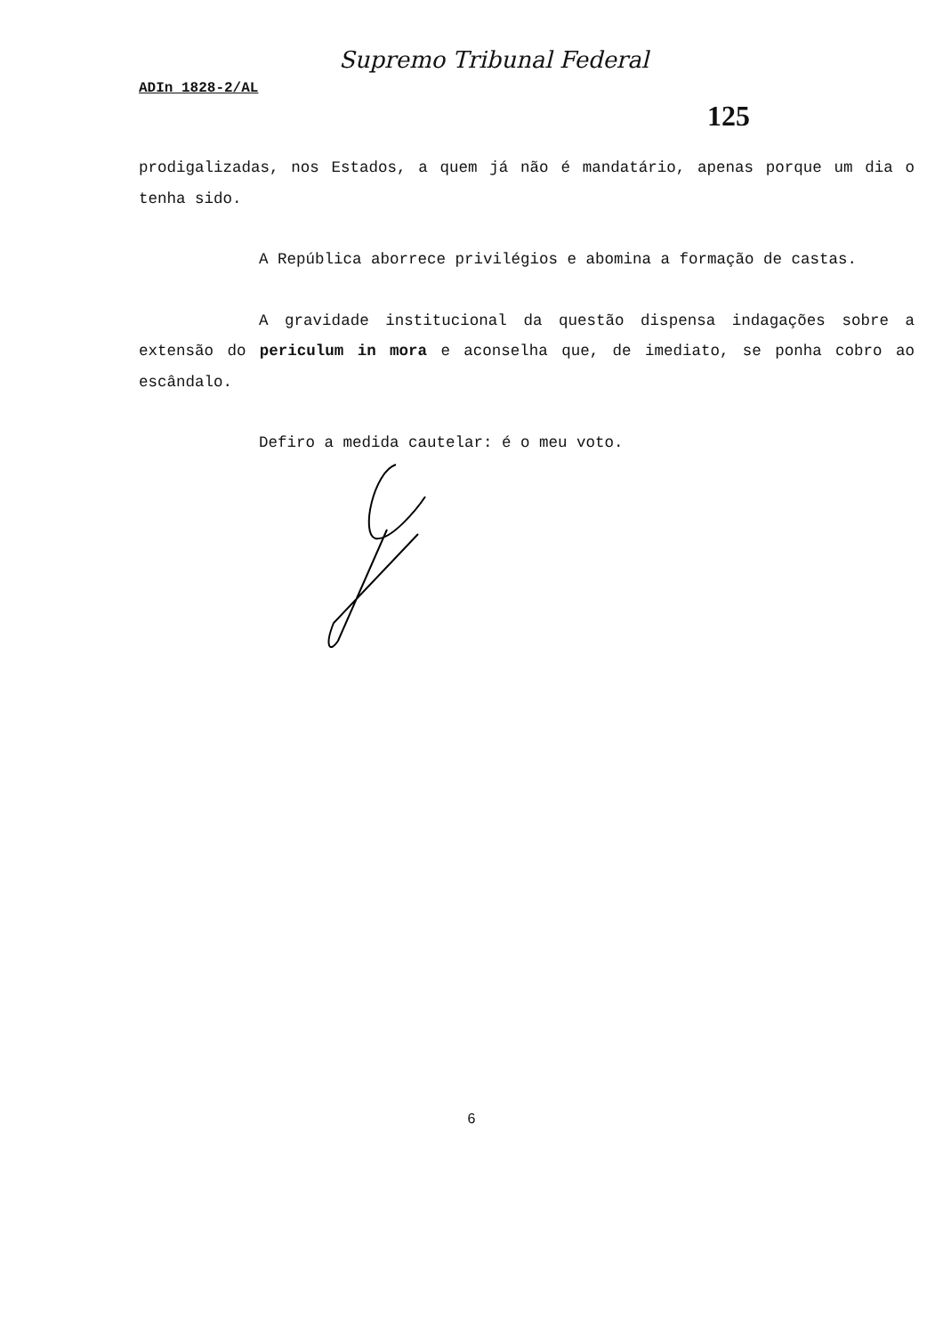Supremo Tribunal Federal
ADIn 1828-2/AL
125
prodigalizadas, nos Estados, a quem já não é mandatário, apenas porque um dia o tenha sido.
A República aborrece privilégios e abomina a formação de castas.
A gravidade institucional da questão dispensa indagações sobre a extensão do periculum in mora e aconselha que, de imediato, se ponha cobro ao escândalo.
Defiro a medida cautelar: é o meu voto.
6